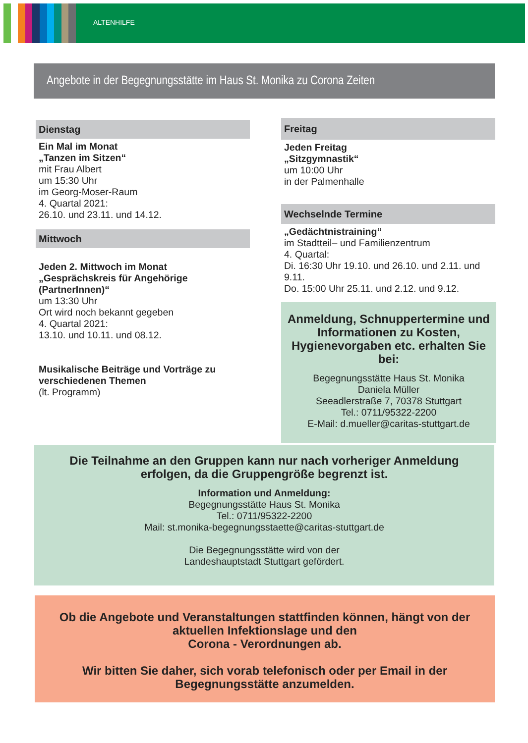ALTENHILFE
Angebote in der Begegnungsstätte im Haus St. Monika zu Corona Zeiten
Dienstag
Ein Mal im Monat
„Tanzen im Sitzen“
mit Frau Albert
um 15:30 Uhr
im Georg-Moser-Raum
4. Quartal 2021:
26.10. und 23.11. und 14.12.
Mittwoch
Jeden 2. Mittwoch im Monat
„Gesprächskreis für Angehörige (PartnerInnen)“
um 13:30 Uhr
Ort wird noch bekannt gegeben
4. Quartal 2021:
13.10. und 10.11. und 08.12.
Musikalische Beiträge und Vorträge zu verschiedenen Themen
(lt. Programm)
Freitag
Jeden Freitag
„Sitzgymnastik“
um 10:00 Uhr
in der Palmenhalle
Wechselnde Termine
„Gedächtnistraining“
im Stadtteil– und Familienzentrum
4. Quartal:
Di. 16:30 Uhr 19.10. und 26.10. und 2.11. und 9.11.
Do. 15:00 Uhr 25.11. und 2.12. und 9.12.
Anmeldung, Schnuppertermine und Informationen zu Kosten, Hygienevorgaben etc. erhalten Sie bei:
Begegnungsstätte Haus St. Monika
Daniela Müller
Seeadlerstraße 7, 70378 Stuttgart
Tel.: 0711/95322-2200
E-Mail: d.mueller@caritas-stuttgart.de
Die Teilnahme an den Gruppen kann nur nach vorheriger Anmeldung
erfolgen, da die Gruppengröße begrenzt ist.
Information und Anmeldung:
Begegnungsstätte Haus St. Monika
Tel.: 0711/95322-2200
Mail: st.monika-begegnungsstaette@caritas-stuttgart.de
Die Begegnungsstätte wird von der
Landeshauptstadt Stuttgart gefördert.
Ob die Angebote und Veranstaltungen stattfinden können, hängt von der aktuellen Infektionslage und den
Corona - Verordnungen ab.
Wir bitten Sie daher, sich vorab telefonisch oder per Email in der
Begegnungsstätte anzumelden.